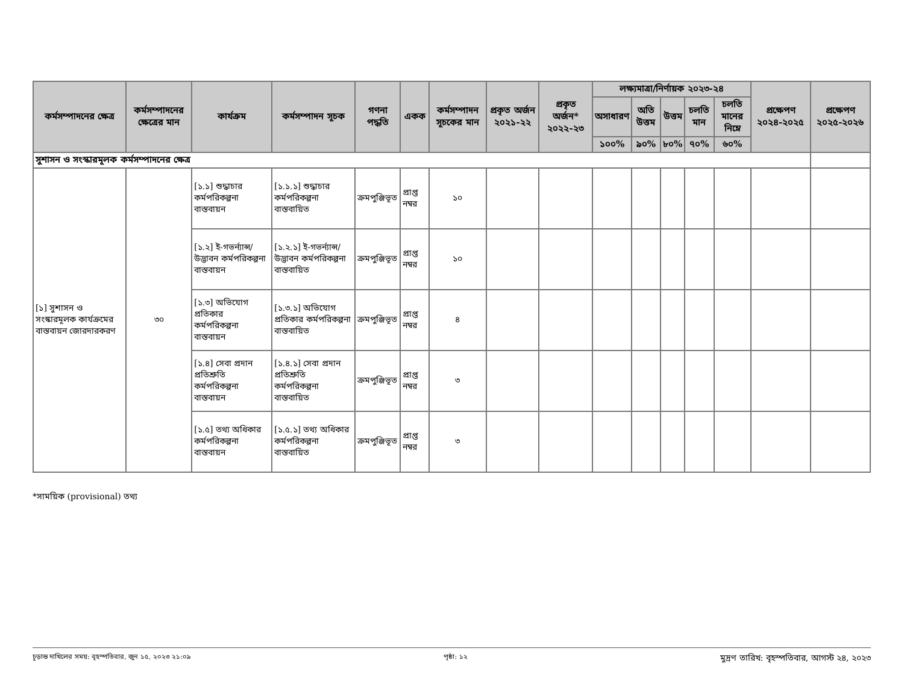| কর্মসম্পাদনের ক্ষেত্র | কর্মসম্পাদনের ক্ষেত্রের মান | কার্যক্রম | কর্মসম্পাদন সূচক | গণনা পদ্ধতি | একক | কর্মসম্পাদন সূচকের মান | প্রকৃত অর্জন ২০২১-২২ | প্রকৃত অর্জন* ২০২২-২৩ | লক্ষ্যমাত্রা/নির্ণায়ক ২০২৩-২৪ | | | | | প্রক্ষেপণ ২০২৪-২০২৫ | প্রক্ষেপণ ২০২৫-২০২৬ |
| --- | --- | --- | --- | --- | --- | --- | --- | --- | --- | --- | --- | --- | --- | --- | --- |
| | | | | | | | | | অসাধারণ | অতি উত্তম | উত্তম | চলতি মান | চলতি মানের নিম্নে | | |
| | | | | | | | | | ১০০% | ৯০% | ৮০% | ৭০% | ৬০% | | |
| সুশাসন ও সংস্কারমূলক কর্মসম্পাদনের ক্ষেত্র | | | | | | | | | | | | | | | |
| [১] সুশাসন ও সংস্কারমূলক কার্যক্রমের বাস্তবায়ন জোরদারকরণ | ৩০ | [১.১] শুদ্ধাচার কর্মপরিকল্পনা বাস্তবায়ন | [১.১.১] শুদ্ধাচার কর্মপরিকল্পনা বাস্তবায়িত | ক্রমপুঞ্জিভূত | প্রাপ্ত নম্বর | ১০ | | | | | | | | | |
| | | [১.২] ই-গভর্ন্যান্স/ উদ্ভাবন কর্মপরিকল্পনা বাস্তবায়ন | [১.২.১] ই-গভর্ন্যান্স/ উদ্ভাবন কর্মপরিকল্পনা বাস্তবায়িত | ক্রমপুঞ্জিভূত | প্রাপ্ত নম্বর | ১০ | | | | | | | | | |
| | | [১.৩] অভিযোগ প্রতিকার কর্মপরিকল্পনা বাস্তবায়ন | [১.৩.১] অভিযোগ প্রতিকার কর্মপরিকল্পনা বাস্তবায়িত | ক্রমপুঞ্জিভূত | প্রাপ্ত নম্বর | ৪ | | | | | | | | | |
| | | [১.৪] সেবা প্রদান প্রতিশ্রুতি কর্মপরিকল্পনা বাস্তবায়ন | [১.৪.১] সেবা প্রদান প্রতিশ্রুতি কর্মপরিকল্পনা বাস্তবায়িত | ক্রমপুঞ্জিভূত | প্রাপ্ত নম্বর | ৩ | | | | | | | | | |
| | | [১.৫] তথ্য অধিকার কর্মপরিকল্পনা বাস্তবায়ন | [১.৫.১] তথ্য অধিকার কর্মপরিকল্পনা বাস্তবায়িত | ক্রমপুঞ্জিভূত | প্রাপ্ত নম্বর | ৩ | | | | | | | | | |
*সাময়িক (provisional) তথ্য
চূড়ান্ত দাখিলের সময়: বৃহস্পতিবার, জুন ১৫, ২০২৩ ২১:০৯ পৃষ্ঠা: ১২ মুদ্রণ তারিখ: বৃহস্পতিবার, আগস্ট ২৪, ২০২৩